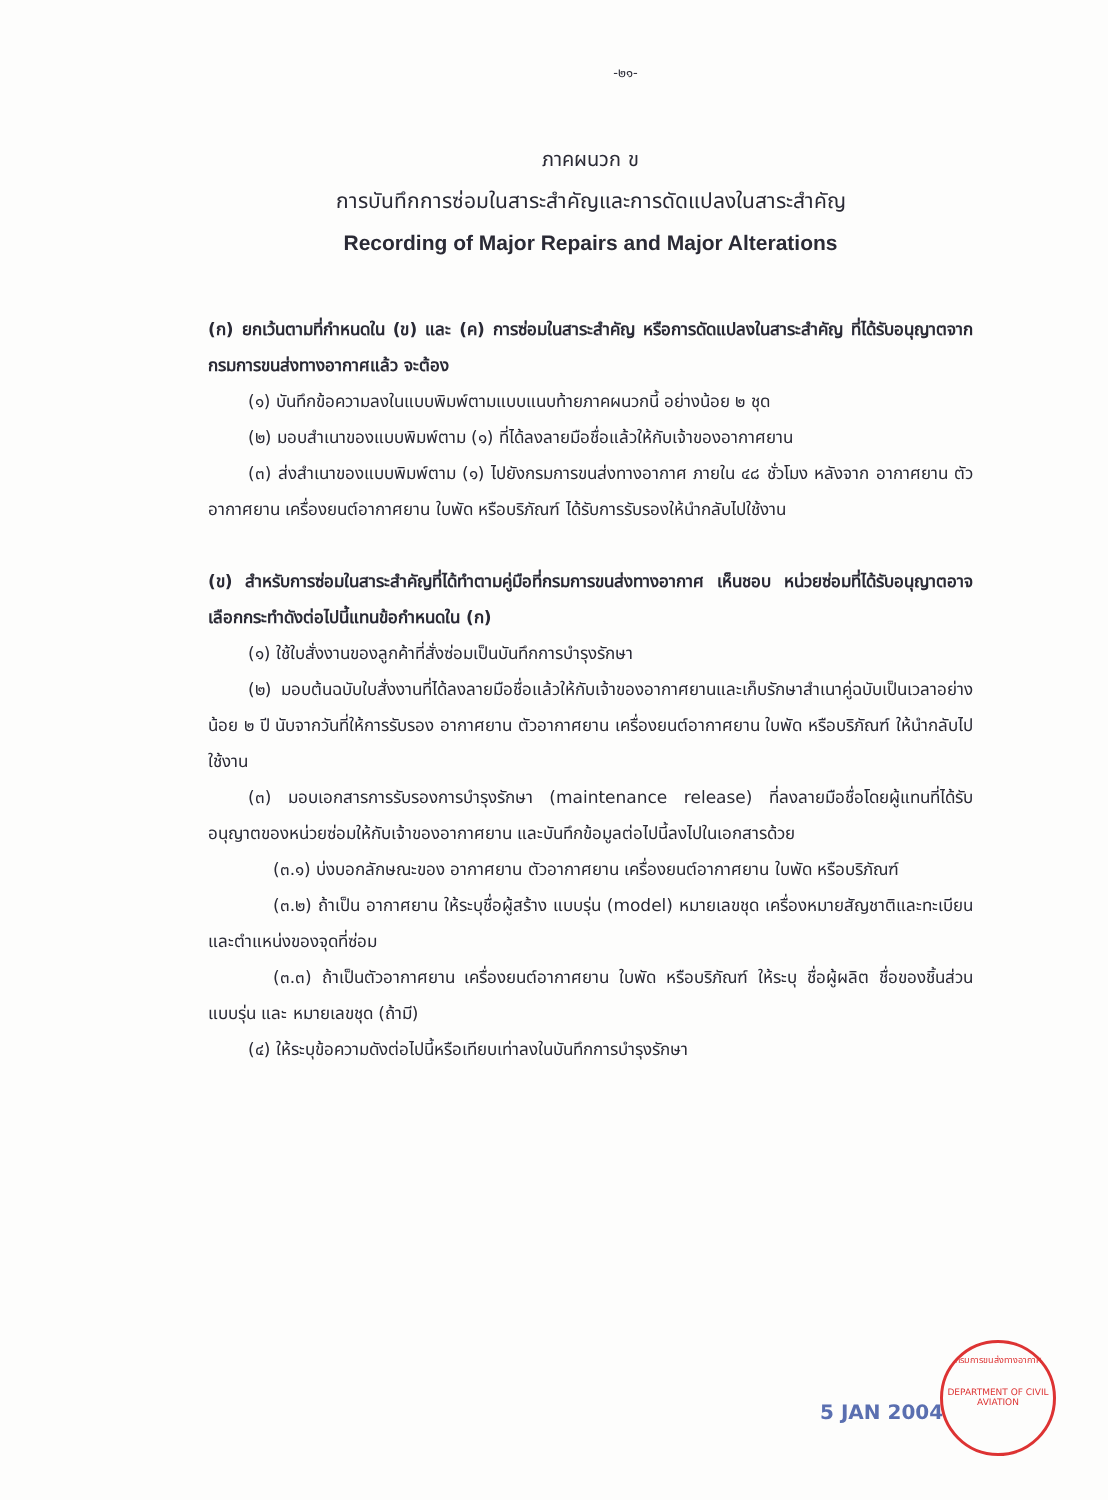-๒๑-
ภาคผนวก ข
การบันทึกการซ่อมในสาระสำคัญและการดัดแปลงในสาระสำคัญ
Recording of Major Repairs and Major Alterations
(ก) ยกเว้นตามที่กำหนดใน (ข) และ (ค) การซ่อมในสาระสำคัญ หรือการดัดแปลงในสาระสำคัญ ที่ได้รับอนุญาตจากกรมการขนส่งทางอากาศแล้ว จะต้อง
(๑) บันทึกข้อความลงในแบบพิมพ์ตามแบบแนบท้ายภาคผนวกนี้ อย่างน้อย ๒ ชุด
(๒) มอบสำเนาของแบบพิมพ์ตาม (๑) ที่ได้ลงลายมือชื่อแล้วให้กับเจ้าของอากาศยาน
(๓) ส่งสำเนาของแบบพิมพ์ตาม (๑) ไปยังกรมการขนส่งทางอากาศ ภายใน ๔๘ ชั่วโมง หลังจาก อากาศยาน ตัวอากาศยาน เครื่องยนต์อากาศยาน ใบพัด หรือบริภัณฑ์ ได้รับการรับรองให้นำกลับไปใช้งาน
(ข) สำหรับการซ่อมในสาระสำคัญที่ได้ทำตามคู่มือที่กรมการขนส่งทางอากาศ เห็นชอบ หน่วยซ่อมที่ได้รับอนุญาตอาจเลือกกระทำดังต่อไปนี้แทนข้อกำหนดใน (ก)
(๑) ใช้ใบสั่งงานของลูกค้าที่สั่งซ่อมเป็นบันทึกการบำรุงรักษา
(๒) มอบต้นฉบับใบสั่งงานที่ได้ลงลายมือชื่อแล้วให้กับเจ้าของอากาศยานและเก็บรักษาสำเนาคู่ฉบับเป็นเวลาอย่างน้อย ๒ ปี นับจากวันที่ให้การรับรอง อากาศยาน ตัวอากาศยาน เครื่องยนต์อากาศยาน ใบพัด หรือบริภัณฑ์ ให้นำกลับไปใช้งาน
(๓) มอบเอกสารการรับรองการบำรุงรักษา (maintenance release) ที่ลงลายมือชื่อโดยผู้แทนที่ได้รับอนุญาตของหน่วยซ่อมให้กับเจ้าของอากาศยาน และบันทึกข้อมูลต่อไปนี้ลงไปในเอกสารด้วย
(๓.๑) บ่งบอกลักษณะของ อากาศยาน ตัวอากาศยาน เครื่องยนต์อากาศยาน ใบพัด หรือบริภัณฑ์
(๓.๒) ถ้าเป็น อากาศยาน ให้ระบุชื่อผู้สร้าง แบบรุ่น (model) หมายเลขชุด เครื่องหมายสัญชาติและทะเบียน และตำแหน่งของจุดที่ซ่อม
(๓.๓) ถ้าเป็นตัวอากาศยาน เครื่องยนต์อากาศยาน ใบพัด หรือบริภัณฑ์ ให้ระบุ ชื่อผู้ผลิต ชื่อของชิ้นส่วน แบบรุ่น และ หมายเลขชุด (ถ้ามี)
(๔) ให้ระบุข้อความดังต่อไปนี้หรือเทียบเท่าลงในบันทึกการบำรุงรักษา
5 JAN 2004
กรมการขนส่งทางอากาศ
DEPARTMENT OF CIVIL AVIATION